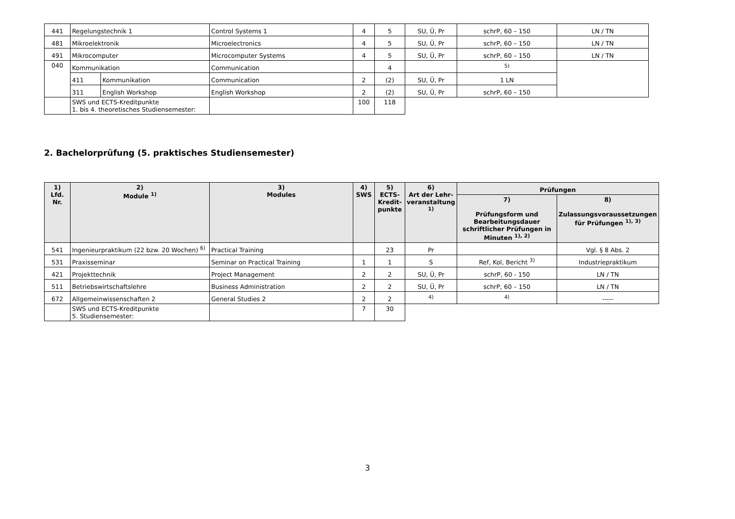| 441 | Regelungstechnik 1 | | Control Systems 1 | 4 | 5 | SU, Ü, Pr | schrP, 60 – 150 | LN / TN |
| 481 | Mikroelektronik | | Microelectronics | 4 | 5 | SU, Ü, Pr | schrP, 60 – 150 | LN / TN |
| 491 | Mikrocomputer | | Microcomputer Systems | 4 | 5 | SU, Ü, Pr | schrP, 60 – 150 | LN / TN |
| 040 | Kommunikation | | Communication | | 4 | | <sup>5)</sup> | |
| | 411 | Kommunikation | Communication | 2 | (2) | SU, Ü, Pr | 1 LN | |
| | 311 | English Workshop | English Workshop | 2 | (2) | SU, Ü, Pr | schrP, 60 – 150 | |
| | SWS und ECTS-Kreditpunkte 1. bis 4. theoretisches Studiensemester: | | | 100 | 118 | | | |
2. Bachelorprüfung (5. praktisches Studiensemester)
| 1) Lfd. Nr. | 2) Module <sup>1)</sup> | 3) Modules | 4) SWS | 5) ECTS- Kredit- punkte | 6) Art der Lehr- veranstaltung <sup>1)</sup> | Prüfungen | |
| --- | --- | --- | --- | --- | --- | --- | --- |
| | | | | | | 7) Prüfungsform und Bearbeitungsdauer schriftlicher Prüfungen in Minuten <sup>1), 2)</sup> | 8) Zulassungsvoraussetzungen für Prüfungen <sup>1), 3)</sup> |
| 541 | Ingenieurpraktikum (22 bzw. 20 Wochen) <sup>6)</sup> | Practical Training | | 23 | Pr | | Vgl. § 8 Abs. 2 |
| 531 | Praxisseminar | Seminar on Practical Training | 1 | 1 | S | Ref, Kol, Bericht <sup>3)</sup> | Industriepraktikum |
| 421 | Projekttechnik | Project Management | 2 | 2 | SU, Ü, Pr | schrP, 60 - 150 | LN / TN |
| 511 | Betriebswirtschaftslehre | Business Administration | 2 | 2 | SU, Ü, Pr | schrP, 60 – 150 | LN / TN |
| 672 | Allgemeinwissenschaften 2 | General Studies 2 | 2 | 2 | <sup>4)</sup> | <sup>4)</sup> | ----- |
| | SWS und ECTS-Kreditpunkte 5. Studiensemester: | | 7 | 30 | | | |
3